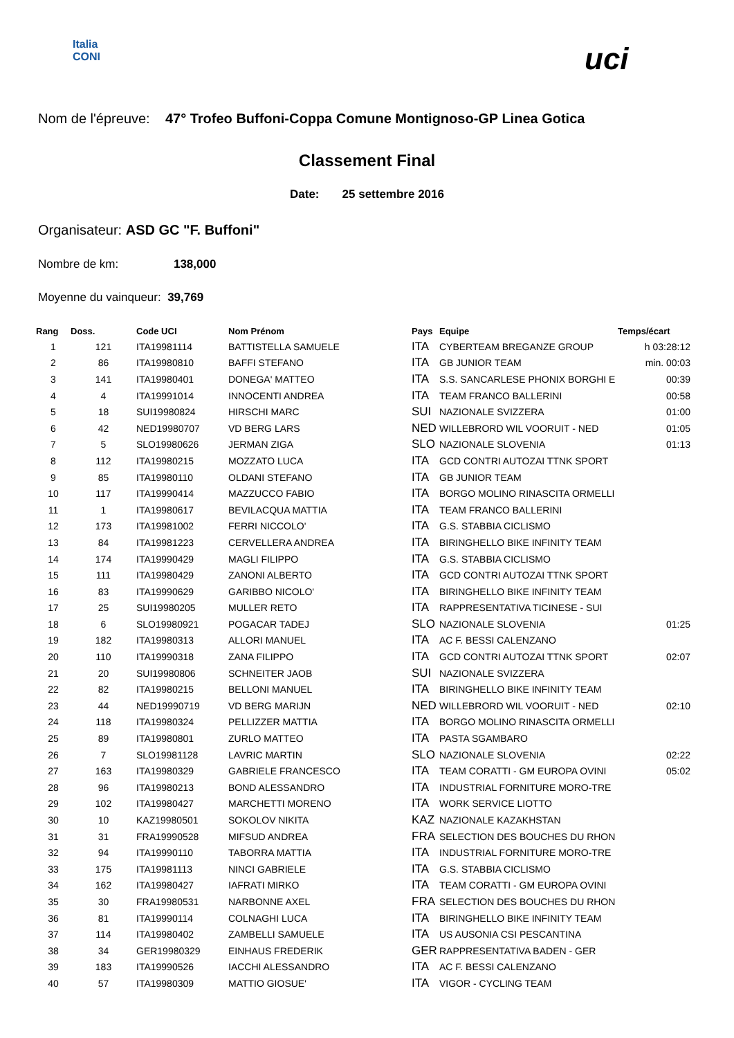Italia
CONI
uci
Nom de l'épreuve: 47° Trofeo Buffoni-Coppa Comune Montignoso-GP Linea Gotica
Classement Final
Date: 25 settembre 2016
Organisateur: ASD GC "F. Buffoni"
Nombre de km: 138,000
Moyenne du vainqueur: 39,769
| Rang | Doss. | Code UCI | Nom Prénom | Pays | Equipe | Temps/écart |
| --- | --- | --- | --- | --- | --- | --- |
| 1 | 121 | ITA19981114 | BATTISTELLA SAMUELE | ITA | CYBERTEAM BREGANZE GROUP | h 03:28:12 |
| 2 | 86 | ITA19980810 | BAFFI STEFANO | ITA | GB JUNIOR TEAM | min. 00:03 |
| 3 | 141 | ITA19980401 | DONEGA' MATTEO | ITA | S.S. SANCARLESE PHONIX BORGHI E | 00:39 |
| 4 | 4 | ITA19991014 | INNOCENTI ANDREA | ITA | TEAM FRANCO BALLERINI | 00:58 |
| 5 | 18 | SUI19980824 | HIRSCHI MARC | SUI | NAZIONALE SVIZZERA | 01:00 |
| 6 | 42 | NED19980707 | VD BERG LARS | NED | WILLEBRORD WIL VOORUIT - NED | 01:05 |
| 7 | 5 | SLO19980626 | JERMAN ZIGA | SLO | NAZIONALE SLOVENIA | 01:13 |
| 8 | 112 | ITA19980215 | MOZZATO LUCA | ITA | GCD CONTRI AUTOZAI TTNK SPORT | |
| 9 | 85 | ITA19980110 | OLDANI STEFANO | ITA | GB JUNIOR TEAM | |
| 10 | 117 | ITA19990414 | MAZZUCCO FABIO | ITA | BORGO MOLINO RINASCITA ORMELLI | |
| 11 | 1 | ITA19980617 | BEVILACQUA MATTIA | ITA | TEAM FRANCO BALLERINI | |
| 12 | 173 | ITA19981002 | FERRI NICCOLO' | ITA | G.S. STABBIA CICLISMO | |
| 13 | 84 | ITA19981223 | CERVELLERA ANDREA | ITA | BIRINGHELLO BIKE INFINITY TEAM | |
| 14 | 174 | ITA19990429 | MAGLI FILIPPO | ITA | G.S. STABBIA CICLISMO | |
| 15 | 111 | ITA19980429 | ZANONI ALBERTO | ITA | GCD CONTRI AUTOZAI TTNK SPORT | |
| 16 | 83 | ITA19990629 | GARIBBO NICOLO' | ITA | BIRINGHELLO BIKE INFINITY TEAM | |
| 17 | 25 | SUI19980205 | MULLER RETO | ITA | RAPPRESENTATIVA TICINESE - SUI | |
| 18 | 6 | SLO19980921 | POGACAR TADEJ | SLO | NAZIONALE SLOVENIA | 01:25 |
| 19 | 182 | ITA19980313 | ALLORI MANUEL | ITA | AC F. BESSI CALENZANO | |
| 20 | 110 | ITA19990318 | ZANA FILIPPO | ITA | GCD CONTRI AUTOZAI TTNK SPORT | 02:07 |
| 21 | 20 | SUI19980806 | SCHNEITER JAOB | SUI | NAZIONALE SVIZZERA | |
| 22 | 82 | ITA19980215 | BELLONI MANUEL | ITA | BIRINGHELLO BIKE INFINITY TEAM | |
| 23 | 44 | NED19990719 | VD BERG MARIJN | NED | WILLEBRORD WIL VOORUIT - NED | 02:10 |
| 24 | 118 | ITA19980324 | PELLIZZER MATTIA | ITA | BORGO MOLINO RINASCITA ORMELLI | |
| 25 | 89 | ITA19980801 | ZURLO MATTEO | ITA | PASTA SGAMBARO | |
| 26 | 7 | SLO19981128 | LAVRIC MARTIN | SLO | NAZIONALE SLOVENIA | 02:22 |
| 27 | 163 | ITA19980329 | GABRIELE FRANCESCO | ITA | TEAM CORATTI - GM EUROPA OVINI | 05:02 |
| 28 | 96 | ITA19980213 | BOND ALESSANDRO | ITA | INDUSTRIAL FORNITURE MORO-TRE | |
| 29 | 102 | ITA19980427 | MARCHETTI MORENO | ITA | WORK SERVICE LIOTTO | |
| 30 | 10 | KAZ19980501 | SOKOLOV NIKITA | KAZ | NAZIONALE KAZAKHSTAN | |
| 31 | 31 | FRA19990528 | MIFSUD ANDREA | FRA | SELECTION DES BOUCHES DU RHON | |
| 32 | 94 | ITA19990110 | TABORRA MATTIA | ITA | INDUSTRIAL FORNITURE MORO-TRE | |
| 33 | 175 | ITA19981113 | NINCI GABRIELE | ITA | G.S. STABBIA CICLISMO | |
| 34 | 162 | ITA19980427 | IAFRATI MIRKO | ITA | TEAM CORATTI - GM EUROPA OVINI | |
| 35 | 30 | FRA19980531 | NARBONNE AXEL | FRA | SELECTION DES BOUCHES DU RHON | |
| 36 | 81 | ITA19990114 | COLNAGHI LUCA | ITA | BIRINGHELLO BIKE INFINITY TEAM | |
| 37 | 114 | ITA19980402 | ZAMBELLI SAMUELE | ITA | US AUSONIA CSI PESCANTINA | |
| 38 | 34 | GER19980329 | EINHAUS FREDERIK | GER | RAPPRESENTATIVA BADEN - GER | |
| 39 | 183 | ITA19990526 | IACCHI ALESSANDRO | ITA | AC F. BESSI CALENZANO | |
| 40 | 57 | ITA19980309 | MATTIO GIOSUE' | ITA | VIGOR - CYCLING TEAM | |